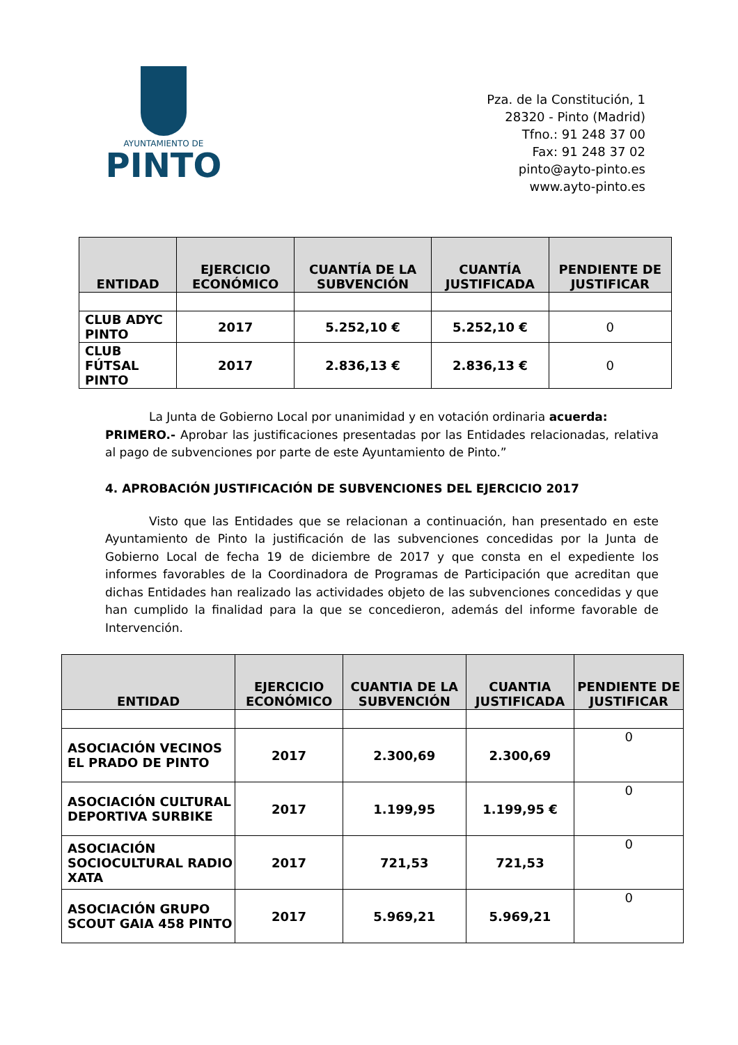AYUNTAMIENTO DE
PINTO
Pza. de la Constitución, 1
28320 - Pinto (Madrid)
Tfno.: 91 248 37 00
Fax: 91 248 37 02
pinto@ayto-pinto.es
www.ayto-pinto.es
| ENTIDAD | EJERCICIO ECONÓMICO | CUANTÍA DE LA SUBVENCIÓN | CUANTÍA JUSTIFICADA | PENDIENTE DE JUSTIFICAR |
| --- | --- | --- | --- | --- |
| CLUB ADYC PINTO | 2017 | 5.252,10 € | 5.252,10 € | 0 |
| CLUB FÚTSAL PINTO | 2017 | 2.836,13 € | 2.836,13 € | 0 |
La Junta de Gobierno Local por unanimidad y en votación ordinaria acuerda:
PRIMERO.- Aprobar las justificaciones presentadas por las Entidades relacionadas, relativa al pago de subvenciones por parte de este Ayuntamiento de Pinto.”
4. APROBACIÓN JUSTIFICACIÓN DE SUBVENCIONES DEL EJERCICIO 2017
Visto que las Entidades que se relacionan a continuación, han presentado en este Ayuntamiento de Pinto la justificación de las subvenciones concedidas por la Junta de Gobierno Local de fecha 19 de diciembre de 2017 y que consta en el expediente los informes favorables de la Coordinadora de Programas de Participación que acreditan que dichas Entidades han realizado las actividades objeto de las subvenciones concedidas y que han cumplido la finalidad para la que se concedieron, además del informe favorable de Intervención.
| ENTIDAD | EJERCICIO ECONÓMICO | CUANTIA DE LA SUBVENCIÓN | CUANTIA JUSTIFICADA | PENDIENTE DE JUSTIFICAR |
| --- | --- | --- | --- | --- |
| ASOCIACIÓN VECINOS EL PRADO DE PINTO | 2017 | 2.300,69 | 2.300,69 | 0 |
| ASOCIACIÓN CULTURAL DEPORTIVA SURBIKE | 2017 | 1.199,95 | 1.199,95 € | 0 |
| ASOCIACIÓN SOCIOCULTURAL RADIO XATA | 2017 | 721,53 | 721,53 | 0 |
| ASOCIACIÓN GRUPO SCOUT GAIA 458 PINTO | 2017 | 5.969,21 | 5.969,21 | 0 |